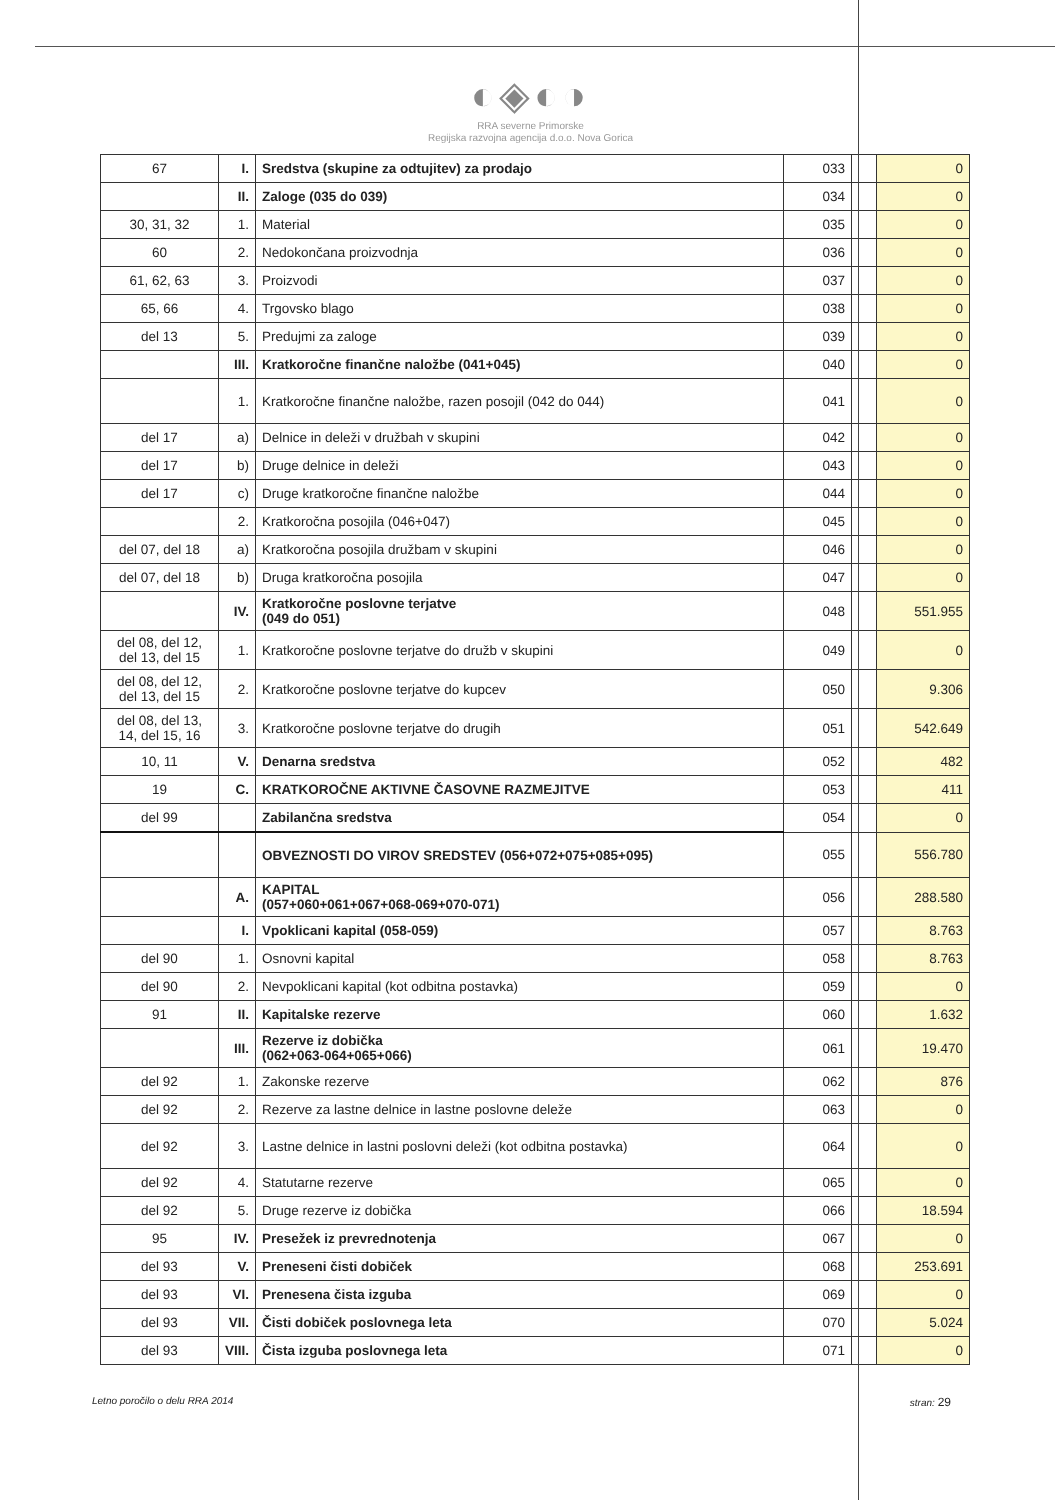◐◈◐◑
RRA severne Primorske
Regijska razvojna agencija d.o.o. Nova Gorica
| 67 | I. | Sredstva (skupine za odtujitev) za prodajo | 033 | | 0 |
| | II. | Zaloge (035 do 039) | 034 | | 0 |
| 30, 31, 32 | 1. | Material | 035 | | 0 |
| 60 | 2. | Nedokončana proizvodnja | 036 | | 0 |
| 61, 62, 63 | 3. | Proizvodi | 037 | | 0 |
| 65, 66 | 4. | Trgovsko blago | 038 | | 0 |
| del 13 | 5. | Predujmi za zaloge | 039 | | 0 |
| | III. | Kratkoročne finančne naložbe (041+045) | 040 | | 0 |
| | 1. | Kratkoročne finančne naložbe, razen posojil (042 do 044) | 041 | | 0 |
| del 17 | a) | Delnice in deleži v družbah v skupini | 042 | | 0 |
| del 17 | b) | Druge delnice in deleži | 043 | | 0 |
| del 17 | c) | Druge kratkoročne finančne naložbe | 044 | | 0 |
| | 2. | Kratkoročna posojila (046+047) | 045 | | 0 |
| del 07, del 18 | a) | Kratkoročna posojila družbam v skupini | 046 | | 0 |
| del 07, del 18 | b) | Druga kratkoročna posojila | 047 | | 0 |
| | IV. | Kratkoročne poslovne terjatve (049 do 051) | 048 | | 551.955 |
| del 08, del 12, del 13, del 15 | 1. | Kratkoročne poslovne terjatve do družb v skupini | 049 | | 0 |
| del 08, del 12, del 13, del 15 | 2. | Kratkoročne poslovne terjatve do kupcev | 050 | | 9.306 |
| del 08, del 13, 14, del 15, 16 | 3. | Kratkoročne poslovne terjatve do drugih | 051 | | 542.649 |
| 10, 11 | V. | Denarna sredstva | 052 | | 482 |
| 19 | C. | KRATKOROČNE AKTIVNE ČASOVNE RAZMEJITVE | 053 | | 411 |
| del 99 | | Zabilančna sredstva | 054 | | 0 |
| | | OBVEZNOSTI DO VIROV SREDSTEV (056+072+075+085+095) | 055 | | 556.780 |
| | A. | KAPITAL (057+060+061+067+068-069+070-071) | 056 | | 288.580 |
| | I. | Vpoklicani kapital (058-059) | 057 | | 8.763 |
| del 90 | 1. | Osnovni kapital | 058 | | 8.763 |
| del 90 | 2. | Nevpoklicani kapital (kot odbitna postavka) | 059 | | 0 |
| 91 | II. | Kapitalske rezerve | 060 | | 1.632 |
| | III. | Rezerve iz dobička (062+063-064+065+066) | 061 | | 19.470 |
| del 92 | 1. | Zakonske rezerve | 062 | | 876 |
| del 92 | 2. | Rezerve za lastne delnice in lastne poslovne deleže | 063 | | 0 |
| del 92 | 3. | Lastne delnice in lastni poslovni deleži (kot odbitna postavka) | 064 | | 0 |
| del 92 | 4. | Statutarne rezerve | 065 | | 0 |
| del 92 | 5. | Druge rezerve iz dobička | 066 | | 18.594 |
| 95 | IV. | Presežek iz prevrednotenja | 067 | | 0 |
| del 93 | V. | Preneseni čisti dobiček | 068 | | 253.691 |
| del 93 | VI. | Prenesena čista izguba | 069 | | 0 |
| del 93 | VII. | Čisti dobiček poslovnega leta | 070 | | 5.024 |
| del 93 | VIII. | Čista izguba poslovnega leta | 071 | | 0 |
Letno poročilo o delu RRA 2014 stran: 29